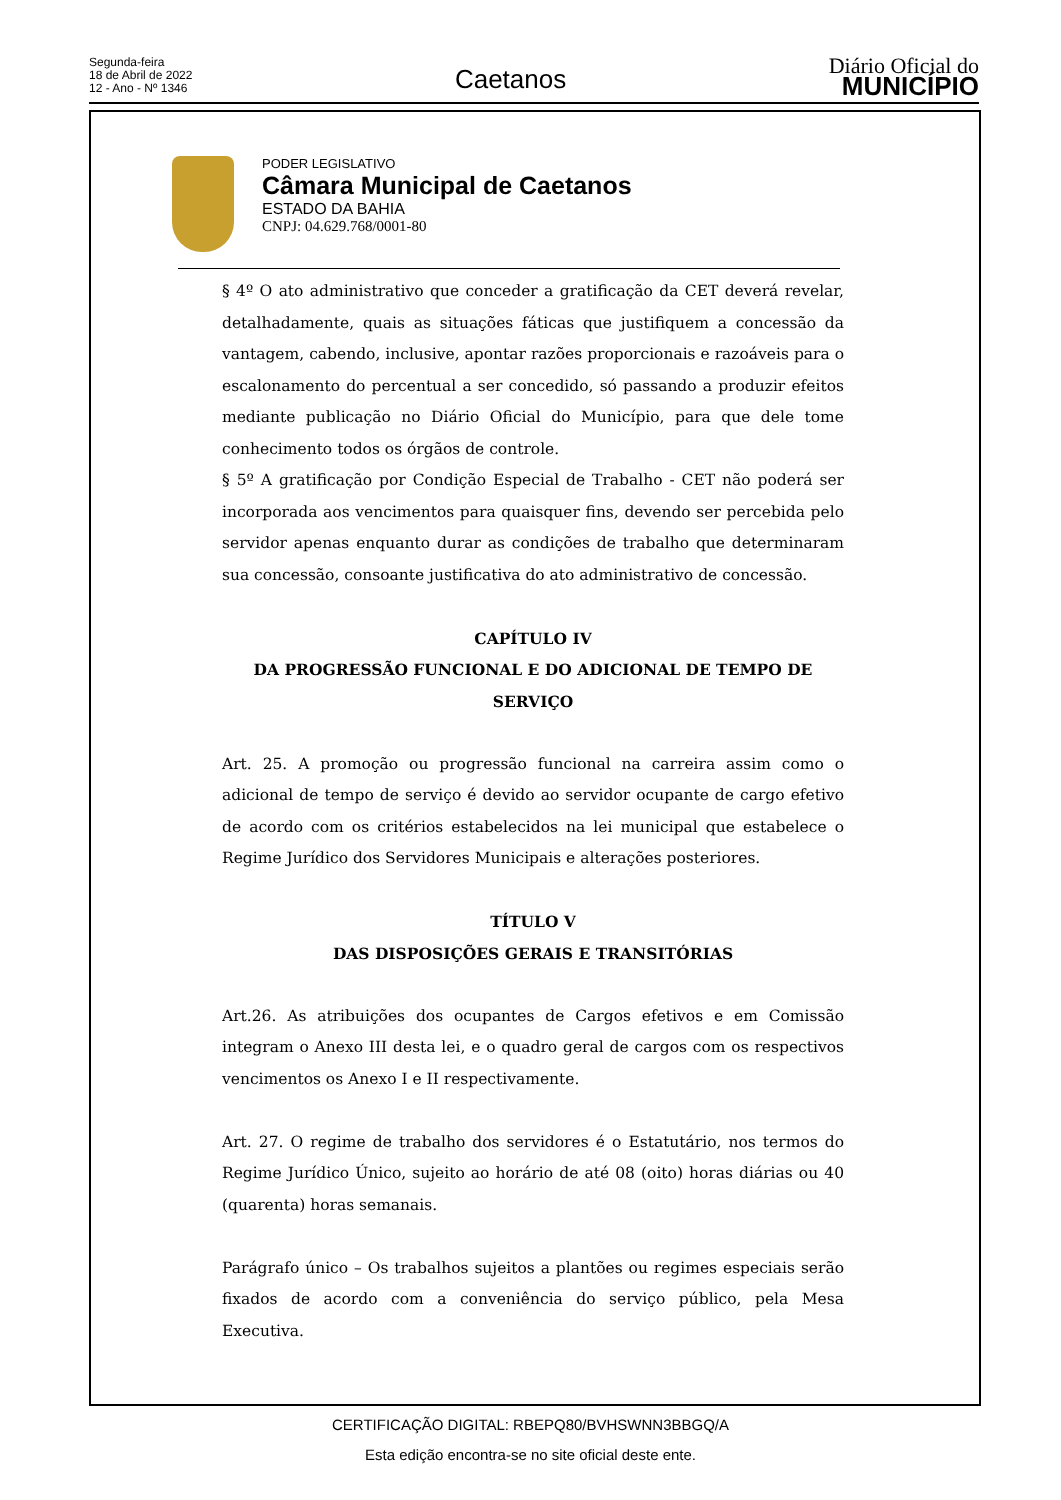Segunda-feira
18 de Abril de 2022
12 - Ano - Nº 1346
Caetanos
Diário Oficial do
MUNICÍPIO
PODER LEGISLATIVO
Câmara Municipal de Caetanos
ESTADO DA BAHIA
CNPJ: 04.629.768/0001-80
§ 4º O ato administrativo que conceder a gratificação da CET deverá revelar, detalhadamente, quais as situações fáticas que justifiquem a concessão da vantagem, cabendo, inclusive, apontar razões proporcionais e razoáveis para o escalonamento do percentual a ser concedido, só passando a produzir efeitos mediante publicação no Diário Oficial do Município, para que dele tome conhecimento todos os órgãos de controle.
§ 5º A gratificação por Condição Especial de Trabalho - CET não poderá ser incorporada aos vencimentos para quaisquer fins, devendo ser percebida pelo servidor apenas enquanto durar as condições de trabalho que determinaram sua concessão, consoante justificativa do ato administrativo de concessão.
CAPÍTULO IV
DA PROGRESSÃO FUNCIONAL E DO ADICIONAL DE TEMPO DE SERVIÇO
Art. 25. A promoção ou progressão funcional na carreira assim como o adicional de tempo de serviço é devido ao servidor ocupante de cargo efetivo de acordo com os critérios estabelecidos na lei municipal que estabelece o Regime Jurídico dos Servidores Municipais e alterações posteriores.
TÍTULO V
DAS DISPOSIÇÕES GERAIS E TRANSITÓRIAS
Art.26. As atribuições dos ocupantes de Cargos efetivos e em Comissão integram o Anexo III desta lei, e o quadro geral de cargos com os respectivos vencimentos os Anexo I e II respectivamente.
Art. 27. O regime de trabalho dos servidores é o Estatutário, nos termos do Regime Jurídico Único, sujeito ao horário de até 08 (oito) horas diárias ou 40 (quarenta) horas semanais.
Parágrafo único – Os trabalhos sujeitos a plantões ou regimes especiais serão fixados de acordo com a conveniência do serviço público, pela Mesa Executiva.
CERTIFICAÇÃO DIGITAL: RBEPQ80/BVHSWNN3BBGQ/A
Esta edição encontra-se no site oficial deste ente.